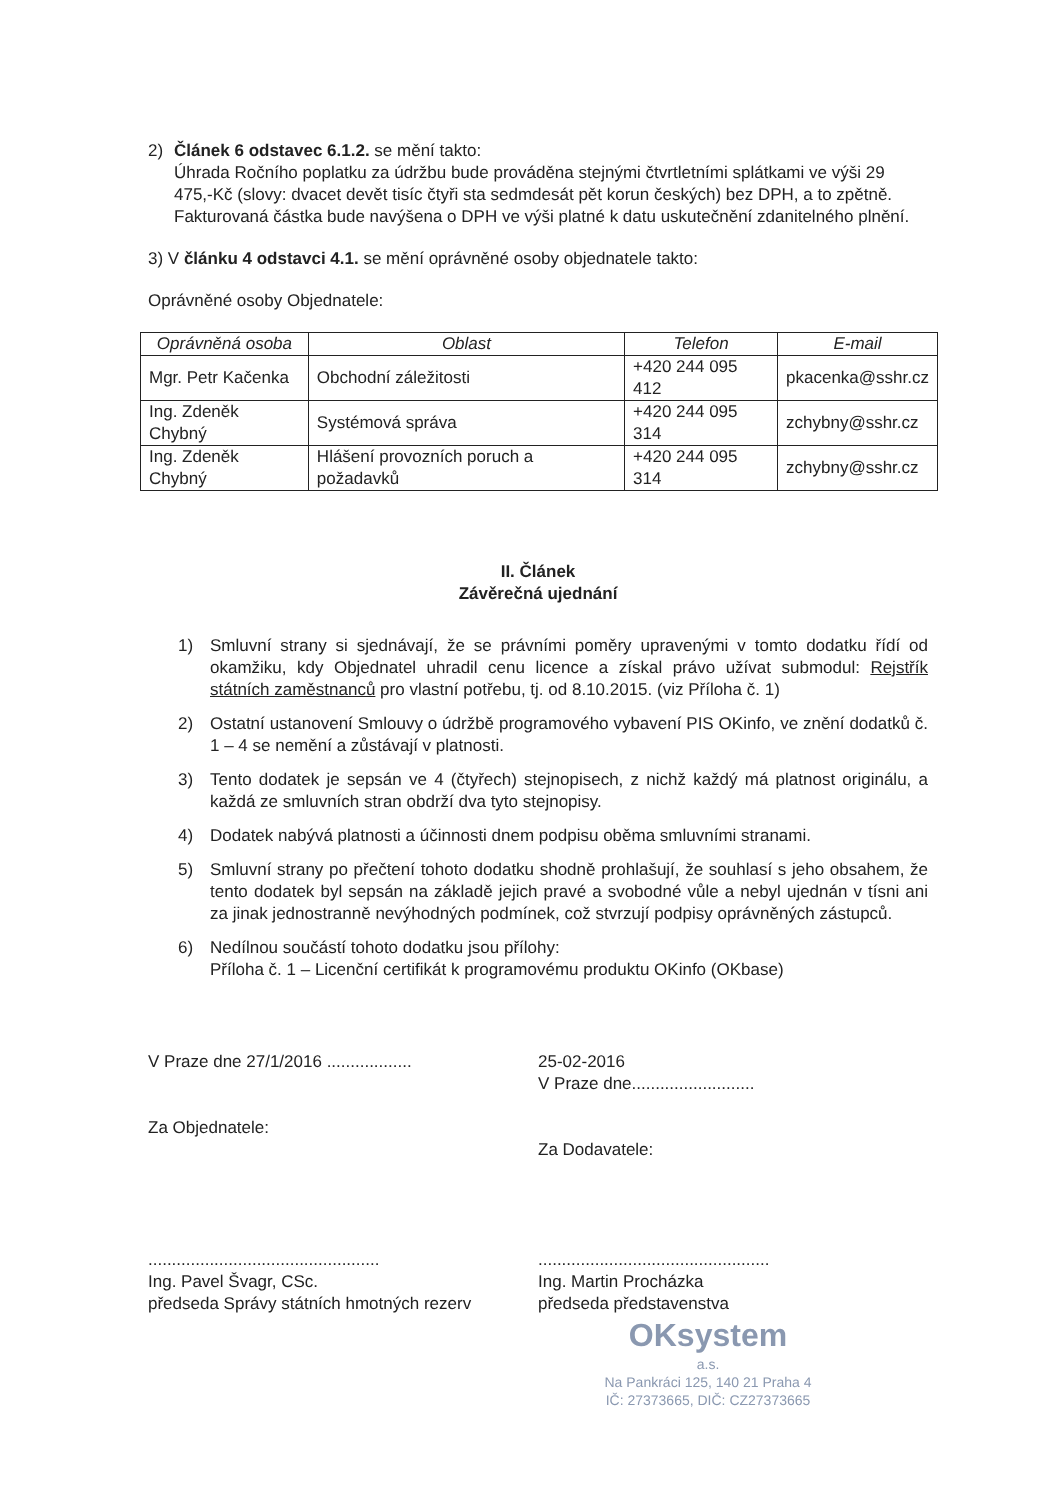2) Článek 6 odstavec 6.1.2. se mění takto:
Úhrada Ročního poplatku za údržbu bude prováděna stejnými čtvrtletními splátkami ve výši 29 475,-Kč (slovy: dvacet devět tisíc čtyři sta sedmdesát pět korun českých) bez DPH, a to zpětně. Fakturovaná částka bude navýšena o DPH ve výši platné k datu uskutečnění zdanitelného plnění.
3) V článku 4 odstavci 4.1. se mění oprávněné osoby objednatele takto:
Oprávněné osoby Objednatele:
| Oprávněná osoba | Oblast | Telefon | E-mail |
| --- | --- | --- | --- |
| Mgr. Petr Kačenka | Obchodní záležitosti | +420 244 095 412 | pkacenka@sshr.cz |
| Ing. Zdeněk Chybný | Systémová správa | +420 244 095 314 | zchybny@sshr.cz |
| Ing. Zdeněk Chybný | Hlášení provozních poruch a požadavků | +420 244 095 314 | zchybny@sshr.cz |
II. Článek
Závěrečná ujednání
1) Smluvní strany si sjednávají, že se právními poměry upravenými v tomto dodatku řídí od okamžiku, kdy Objednatel uhradil cenu licence a získal právo užívat submodul: Rejstřík státních zaměstnanců pro vlastní potřebu, tj. od 8.10.2015. (viz Příloha č. 1)
2) Ostatní ustanovení Smlouvy o údržbě programového vybavení PIS OKinfo, ve znění dodatků č. 1 – 4 se nemění a zůstávají v platnosti.
3) Tento dodatek je sepsán ve 4 (čtyřech) stejnopisech, z nichž každý má platnost originálu, a každá ze smluvních stran obdrží dva tyto stejnopisy.
4) Dodatek nabývá platnosti a účinnosti dnem podpisu oběma smluvními stranami.
5) Smluvní strany po přečtení tohoto dodatku shodně prohlašují, že souhlasí s jeho obsahem, že tento dodatek byl sepsán na základě jejich pravé a svobodné vůle a nebyl ujednán v tísni ani za jinak jednostranně nevýhodných podmínek, což stvrzují podpisy oprávněných zástupců.
6) Nedílnou součástí tohoto dodatku jsou přílohy:
Příloha č. 1 – Licenční certifikát k programovému produktu OKinfo (OKbase)
V Praze dne 27/1/2016 ..................
Za Objednatele:
.................................................
Ing. Pavel Švagr, CSc.
předseda Správy státních hmotných rezerv
25-02-2016
V Praze dne..........................
Za Dodavatele:
.................................................
Ing. Martin Procházka
předseda představenstva
OKsystem
a.s.
Na Pankráci 125, 140 21 Praha 4
IČ: 27373665, DIČ: CZ27373665